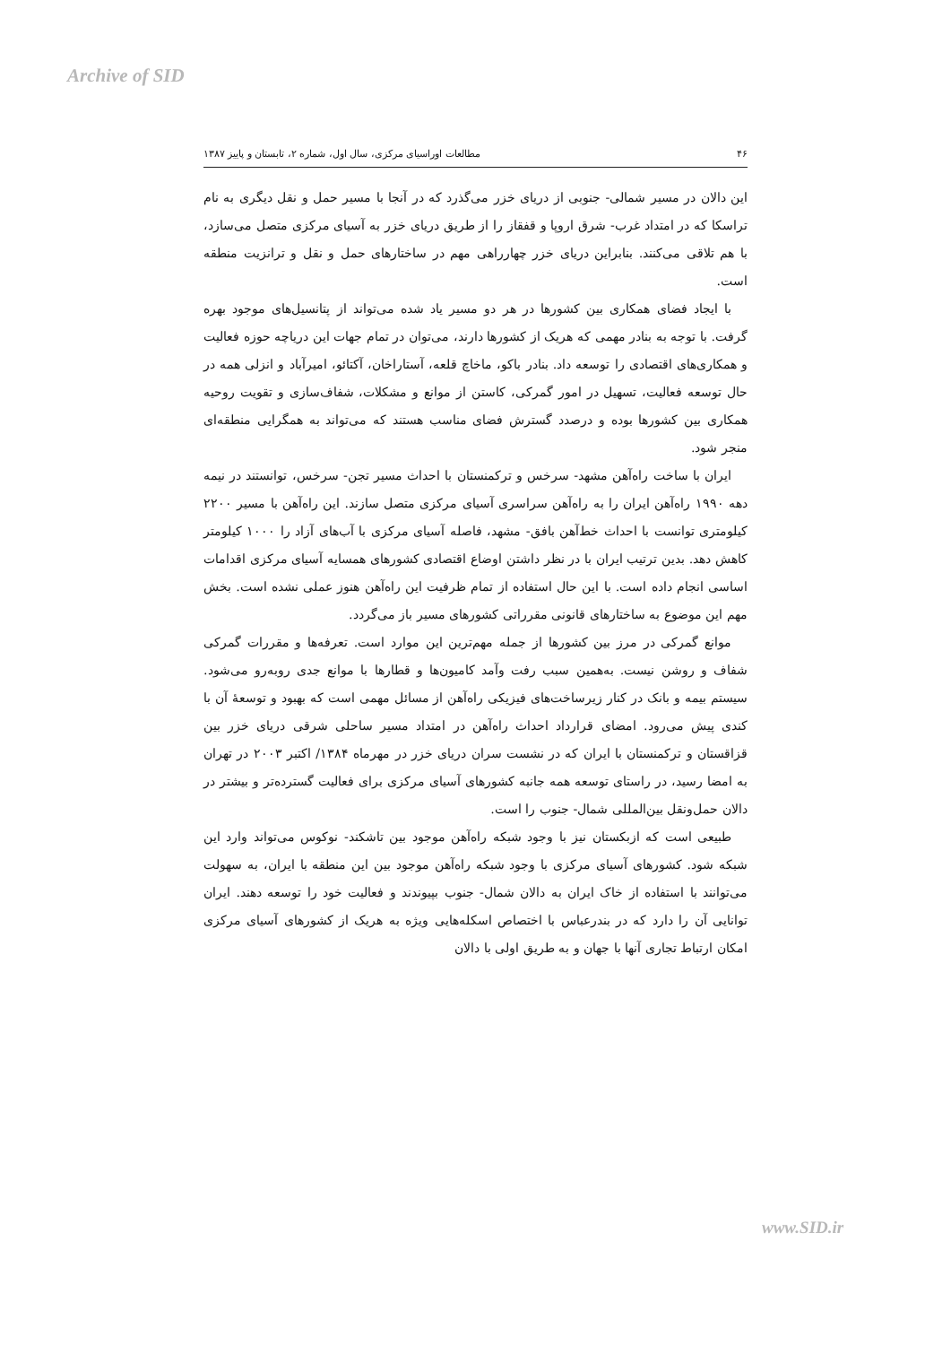Archive of SID
۴۶ مطالعات اوراسیای مرکزی، سال اول، شماره ۲، تابستان و پاییز ۱۳۸۷
این دالان در مسیر شمالی- جنوبی از دریای خزر می‌گذرد که در آنجا با مسیر حمل و نقل دیگری به نام تراسکا که در امتداد غرب- شرق اروپا و قفقاز را از طریق دریای خزر به آسیای مرکزی متصل می‌سازد، با هم تلاقی می‌کنند. بنابراین دریای خزر چهارراهی مهم در ساختارهای حمل و نقل و ترانزیت منطقه است.
با ایجاد فضای همکاری بین کشورها در هر دو مسیر یاد شده می‌تواند از پتانسیل‌های موجود بهره گرفت. با توجه به بنادر مهمی که هریک از کشورها دارند، می‌توان در تمام جهات این دریاچه حوزه فعالیت و همکاری‌های اقتصادی را توسعه داد. بنادر باکو، ماخاچ قلعه، آستاراخان، آکتائو، امیرآباد و انزلی همه در حال توسعه فعالیت، تسهیل در امور گمرکی، کاستن از موانع و مشکلات، شفاف‌سازی و تقویت روحیه همکاری بین کشورها بوده و درصدد گسترش فضای مناسب هستند که می‌تواند به همگرایی منطقه‌ای منجر شود.
ایران با ساخت راه‌آهن مشهد- سرخس و ترکمنستان با احداث مسیر تجن- سرخس، توانستند در نیمه دهه ۱۹۹۰ راه‌آهن ایران را به راه‌آهن سراسری آسیای مرکزی متصل سازند. این راه‌آهن با مسیر ۲۲۰۰ کیلومتری توانست با احداث خط‌آهن بافق- مشهد، فاصله آسیای مرکزی با آب‌های آزاد را ۱۰۰۰ کیلومتر کاهش دهد. بدین ترتیب ایران با در نظر داشتن اوضاع اقتصادی کشورهای همسایه آسیای مرکزی اقدامات اساسی انجام داده است. با این حال استفاده از تمام ظرفیت این راه‌آهن هنوز عملی نشده است. بخش مهم این موضوع به ساختارهای قانونی مقرراتی کشورهای مسیر باز می‌گردد.
موانع گمرکی در مرز بین کشورها از جمله مهم‌ترین این موارد است. تعرفه‌ها و مقررات گمرکی شفاف و روشن نیست. به‌همین سبب رفت وآمد کامیون‌ها و قطارها با موانع جدی روبه‌رو می‌شود. سیستم بیمه و بانک در کنار زیرساخت‌های فیزیکی راه‌آهن از مسائل مهمی است که بهبود و توسعهٔ آن با کندی پیش می‌رود. امضای قرارداد احداث راه‌آهن در امتداد مسیر ساحلی شرقی دریای خزر بین قزاقستان و ترکمنستان با ایران که در نشست سران دریای خزر در مهرماه ۱۳۸۴/ اکتبر ۲۰۰۳ در تهران به امضا رسید، در راستای توسعه همه جانبه کشورهای آسیای مرکزی برای فعالیت گسترده‌تر و بیشتر در دالان حمل‌ونقل بین‌المللی شمال- جنوب را است.
طبیعی است که ازبکستان نیز با وجود شبکه راه‌آهن موجود بین تاشکند- نوکوس می‌تواند وارد این شبکه شود. کشورهای آسیای مرکزی با وجود شبکه راه‌آهن موجود بین این منطقه با ایران، به سهولت می‌توانند با استفاده از خاک ایران به دالان شمال- جنوب بپیوندند و فعالیت خود را توسعه دهند. ایران توانایی آن را دارد که در بندرعباس با اختصاص اسکله‌هایی ویژه به هریک از کشورهای آسیای مرکزی امکان ارتباط تجاری آنها با جهان و به طریق اولی با دالان
www.SID.ir